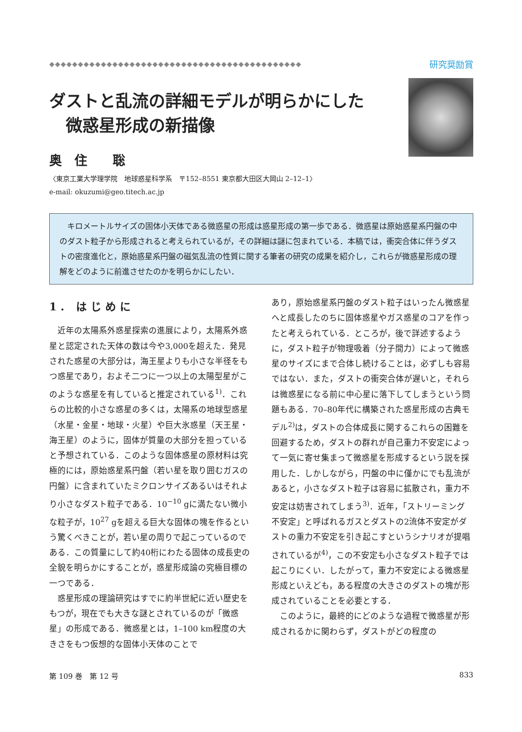◆◆◆◆◆◆◆◆◆◆◆◆◆◆◆◆◆◆◆◆◆◆◆◆◆◆◆◆◆◆◆◆◆◆◆◆◆◆◆◆◆◆◆◆ 研究奨励賞
ダストと乱流の詳細モデルが明らかにした
　微惑星形成の新描像
奥　住　　聡
〈東京工業大学理学院　地球惑星科学系　〒152–8551 東京都大田区大岡山 2–12–1〉
e-mail: okuzumi@geo.titech.ac.jp
キロメートルサイズの固体小天体である微惑星の形成は惑星形成の第一歩である．微惑星は原始惑星系円盤の中のダスト粒子から形成されると考えられているが，その詳細は謎に包まれている．本稿では，衝突合体に伴うダストの密度進化と，原始惑星系円盤の磁気乱流の性質に関する筆者の研究の成果を紹介し，これらが微惑星形成の理解をどのように前進させたのかを明らかにしたい．
1. はじめに
近年の太陽系外惑星探索の進展により，太陽系外惑星と認定された天体の数は今や3,000を超えた．発見された惑星の大部分は，海王星よりも小さな半径をもつ惑星であり，およそ二つに一つ以上の太陽型星がこのような惑星を有していると推定されている<sup>1)</sup>．これらの比較的小さな惑星の多くは，太陽系の地球型惑星（水星・金星・地球・火星）や巨大氷惑星（天王星・海王星）のように，固体が質量の大部分を担っていると予想されている．このような固体惑星の原材料は究極的には，原始惑星系円盤（若い星を取り囲むガスの円盤）に含まれていたミクロンサイズあるいはそれより小さなダスト粒子である．10<sup>−10</sup> gに満たない微小な粒子が，10<sup>27</sup> gを超える巨大な固体の塊を作るという驚くべきことが，若い星の周りで起こっているのである．この質量にして約40桁にわたる固体の成長史の全貌を明らかにすることが，惑星形成論の究極目標の一つである．
惑星形成の理論研究はすでに約半世紀に近い歴史をもつが，現在でも大きな謎とされているのが「微惑星」の形成である．微惑星とは，1–100 km程度の大きさをもつ仮想的な固体小天体のことで
あり，原始惑星系円盤のダスト粒子はいったん微惑星へと成長したのちに固体惑星やガス惑星のコアを作ったと考えられている．ところが，後で詳述するように，ダスト粒子が物理吸着（分子間力）によって微惑星のサイズにまで合体し続けることは，必ずしも容易ではない．また，ダストの衝突合体が遅いと，それらは微惑星になる前に中心星に落下してしまうという問題もある．70–80年代に構築された惑星形成の古典モデル<sup>2)</sup>は，ダストの合体成長に関するこれらの困難を回避するため，ダストの群れが自己重力不安定によって一気に寄せ集まって微惑星を形成するという説を採用した．しかしながら，円盤の中に僅かにでも乱流があると，小さなダスト粒子は容易に拡散され，重力不安定は妨害されてしまう<sup>3)</sup>．近年，「ストリーミング不安定」と呼ばれるガスとダストの2流体不安定がダストの重力不安定を引き起こすというシナリオが提唱されているが<sup>4)</sup>，この不安定も小さなダスト粒子では起こりにくい．したがって，重力不安定による微惑星形成といえども，ある程度の大きさのダストの塊が形成されていることを必要とする．
このように，最終的にどのような過程で微惑星が形成されるかに関わらず，ダストがどの程度の
第 109 巻　第 12 号 833